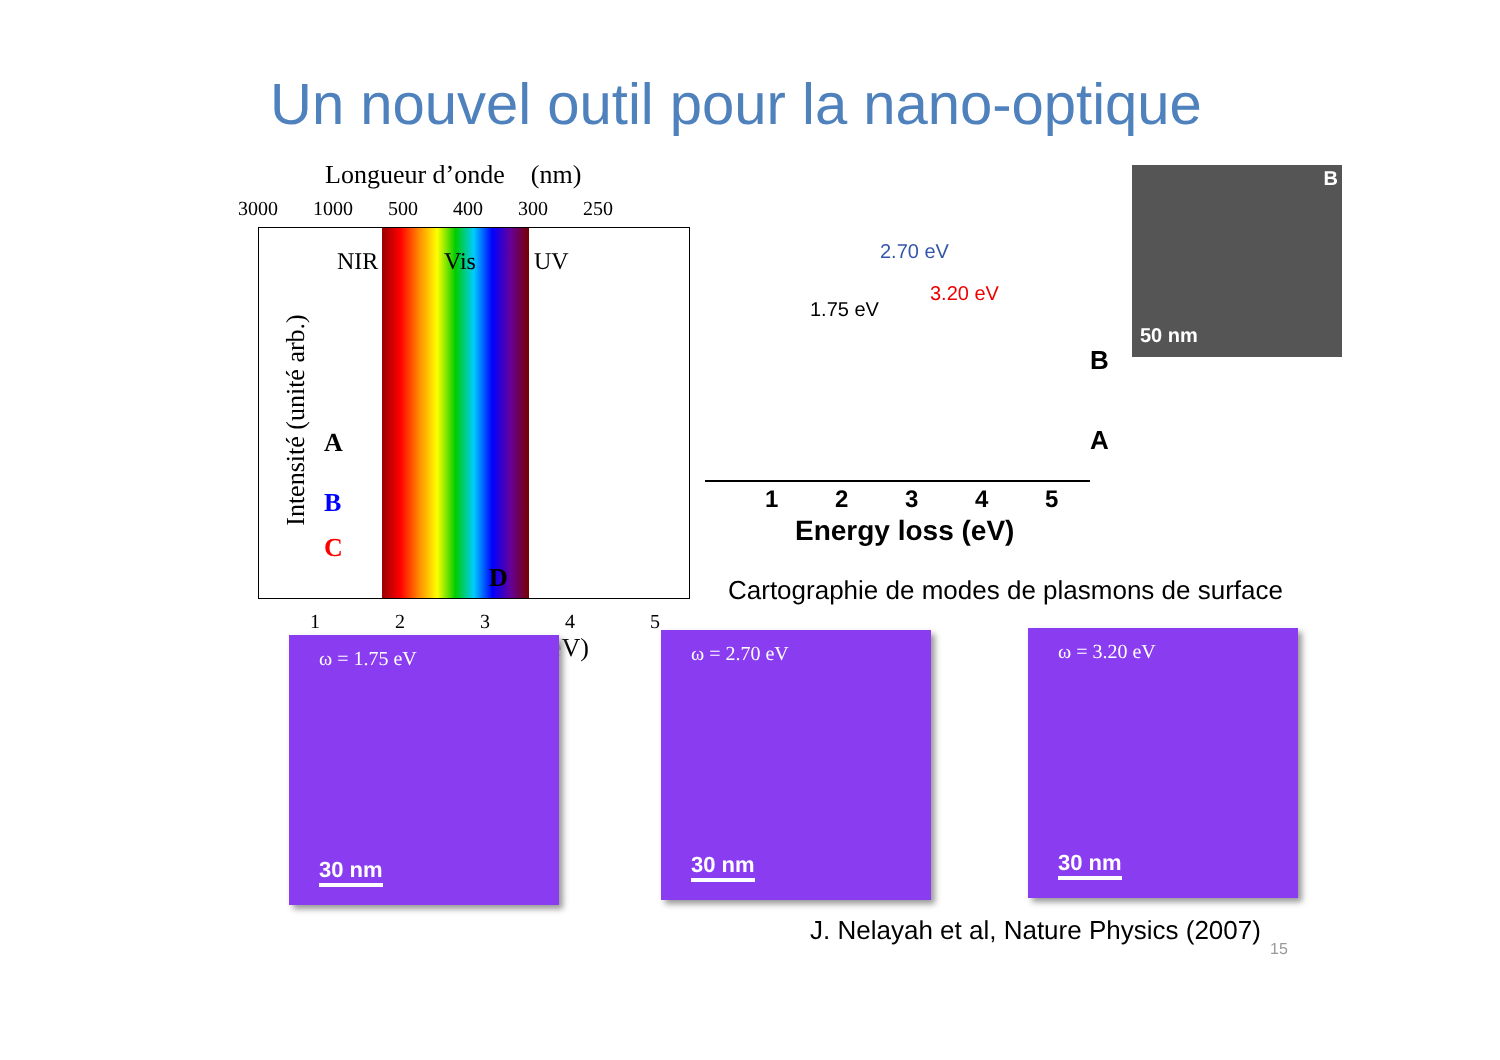Un nouvel outil pour la nano-optique
Longueur d’onde (nm)
3000 1000 500 400 300 250
NIR Vis UV
A
B
C
D
1 2 3 4 5
eV)
Intensité (unité arb.)
2.70 eV
3.20 eV
1.75 eV
B
A
1 2 3 4 5
Energy loss (eV)
B
50 nm
Cartographie de modes de plasmons de surface
ω = 1.75 eV
30 nm
ω = 2.70 eV
30 nm
ω = 3.20 eV
30 nm
J. Nelayah et al, Nature Physics (2007)
15